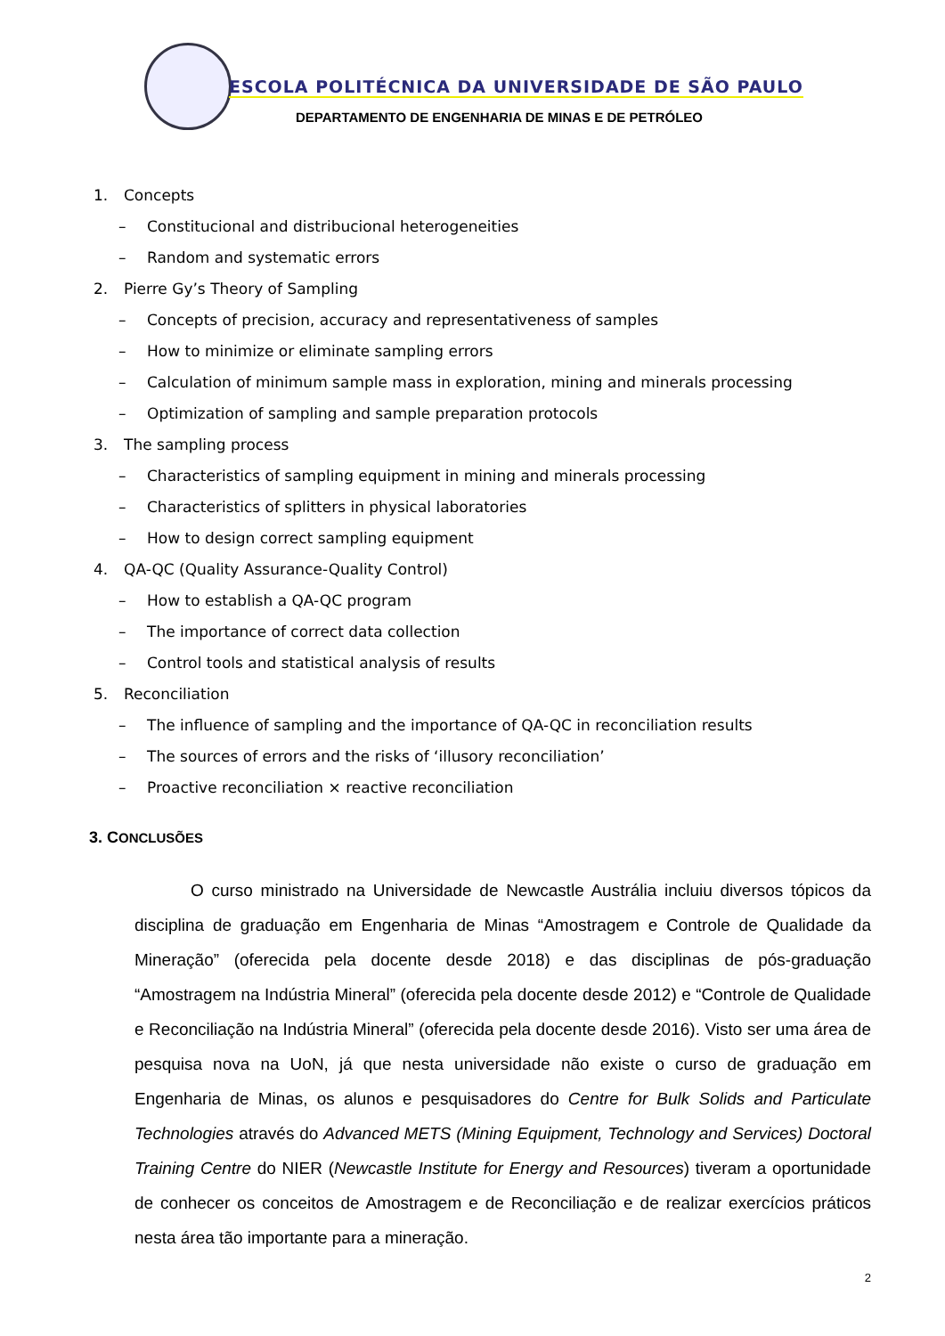ESCOLA POLITÉCNICA DA UNIVERSIDADE DE SÃO PAULO
DEPARTAMENTO DE ENGENHARIA DE MINAS E DE PETRÓLEO
1. Concepts
– Constitucional and distribucional heterogeneities
– Random and systematic errors
2. Pierre Gy’s Theory of Sampling
– Concepts of precision, accuracy and representativeness of samples
– How to minimize or eliminate sampling errors
– Calculation of minimum sample mass in exploration, mining and minerals processing
– Optimization of sampling and sample preparation protocols
3. The sampling process
– Characteristics of sampling equipment in mining and minerals processing
– Characteristics of splitters in physical laboratories
– How to design correct sampling equipment
4. QA-QC (Quality Assurance-Quality Control)
– How to establish a QA-QC program
– The importance of correct data collection
– Control tools and statistical analysis of results
5. Reconciliation
– The influence of sampling and the importance of QA-QC in reconciliation results
– The sources of errors and the risks of ‘illusory reconciliation’
– Proactive reconciliation × reactive reconciliation
3. CONCLUSÕES
O curso ministrado na Universidade de Newcastle Austrália incluiu diversos tópicos da disciplina de graduação em Engenharia de Minas “Amostragem e Controle de Qualidade da Mineração” (oferecida pela docente desde 2018) e das disciplinas de pós-graduação “Amostragem na Indústria Mineral” (oferecida pela docente desde 2012) e “Controle de Qualidade e Reconciliação na Indústria Mineral” (oferecida pela docente desde 2016). Visto ser uma área de pesquisa nova na UoN, já que nesta universidade não existe o curso de graduação em Engenharia de Minas, os alunos e pesquisadores do Centre for Bulk Solids and Particulate Technologies através do Advanced METS (Mining Equipment, Technology and Services) Doctoral Training Centre do NIER (Newcastle Institute for Energy and Resources) tiveram a oportunidade de conhecer os conceitos de Amostragem e de Reconciliação e de realizar exercícios práticos nesta área tão importante para a mineração.
2